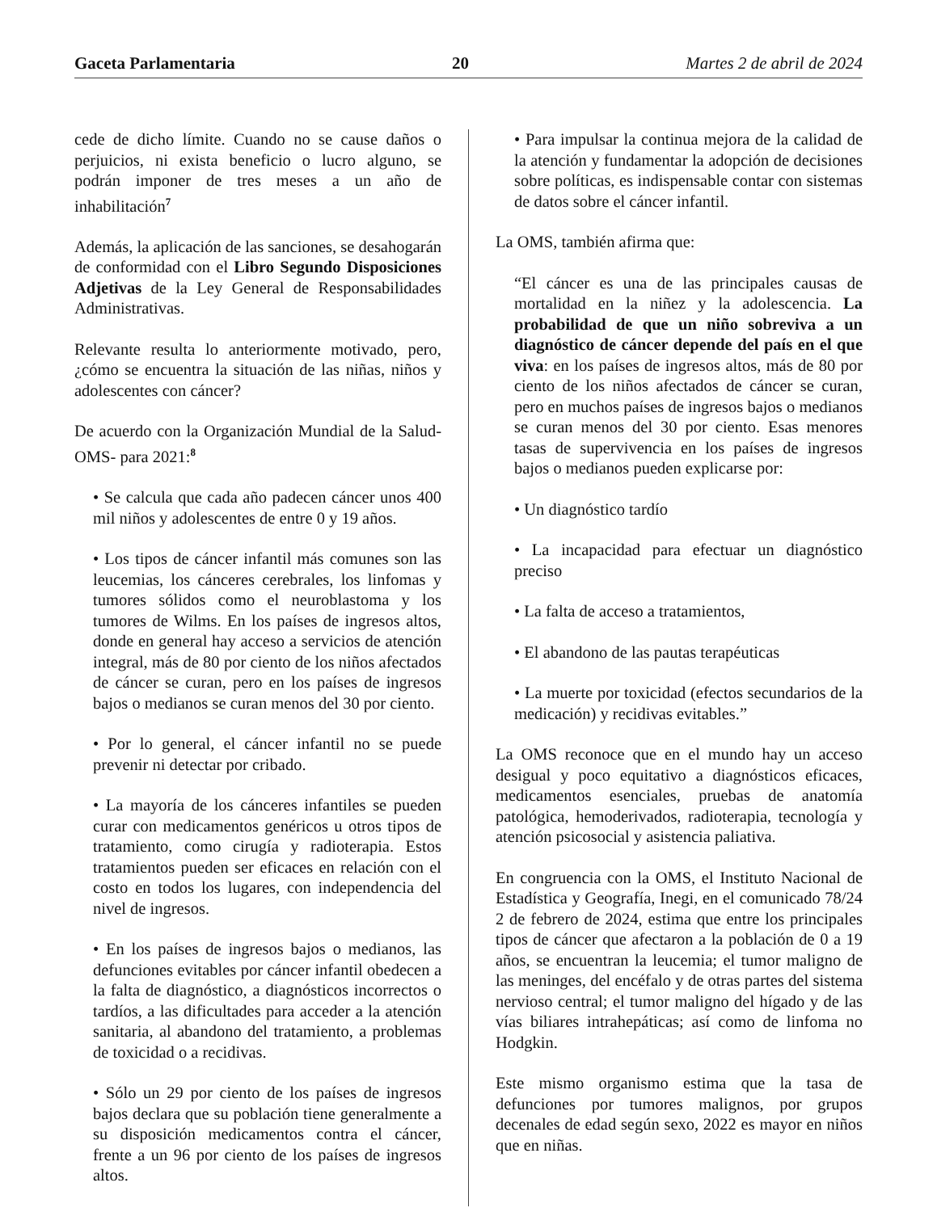Gaceta Parlamentaria 20 Martes 2 de abril de 2024
cede de dicho límite. Cuando no se cause daños o perjuicios, ni exista beneficio o lucro alguno, se podrán imponer de tres meses a un año de inhabilitación<sup>7</sup>
Además, la aplicación de las sanciones, se desahogarán de conformidad con el Libro Segundo Disposiciones Adjetivas de la Ley General de Responsabilidades Administrativas.
Relevante resulta lo anteriormente motivado, pero, ¿cómo se encuentra la situación de las niñas, niños y adolescentes con cáncer?
De acuerdo con la Organización Mundial de la Salud-OMS- para 2021:<sup>8</sup>
• Se calcula que cada año padecen cáncer unos 400 mil niños y adolescentes de entre 0 y 19 años.
• Los tipos de cáncer infantil más comunes son las leucemias, los cánceres cerebrales, los linfomas y tumores sólidos como el neuroblastoma y los tumores de Wilms. En los países de ingresos altos, donde en general hay acceso a servicios de atención integral, más de 80 por ciento de los niños afectados de cáncer se curan, pero en los países de ingresos bajos o medianos se curan menos del 30 por ciento.
• Por lo general, el cáncer infantil no se puede prevenir ni detectar por cribado.
• La mayoría de los cánceres infantiles se pueden curar con medicamentos genéricos u otros tipos de tratamiento, como cirugía y radioterapia. Estos tratamientos pueden ser eficaces en relación con el costo en todos los lugares, con independencia del nivel de ingresos.
• En los países de ingresos bajos o medianos, las defunciones evitables por cáncer infantil obedecen a la falta de diagnóstico, a diagnósticos incorrectos o tardíos, a las dificultades para acceder a la atención sanitaria, al abandono del tratamiento, a problemas de toxicidad o a recidivas.
• Sólo un 29 por ciento de los países de ingresos bajos declara que su población tiene generalmente a su disposición medicamentos contra el cáncer, frente a un 96 por ciento de los países de ingresos altos.
• Para impulsar la continua mejora de la calidad de la atención y fundamentar la adopción de decisiones sobre políticas, es indispensable contar con sistemas de datos sobre el cáncer infantil.
La OMS, también afirma que:
“El cáncer es una de las principales causas de mortalidad en la niñez y la adolescencia. La probabilidad de que un niño sobreviva a un diagnóstico de cáncer depende del país en el que viva: en los países de ingresos altos, más de 80 por ciento de los niños afectados de cáncer se curan, pero en muchos países de ingresos bajos o medianos se curan menos del 30 por ciento. Esas menores tasas de supervivencia en los países de ingresos bajos o medianos pueden explicarse por:
• Un diagnóstico tardío
• La incapacidad para efectuar un diagnóstico preciso
• La falta de acceso a tratamientos,
• El abandono de las pautas terapéuticas
• La muerte por toxicidad (efectos secundarios de la medicación) y recidivas evitables.”
La OMS reconoce que en el mundo hay un acceso desigual y poco equitativo a diagnósticos eficaces, medicamentos esenciales, pruebas de anatomía patológica, hemoderivados, radioterapia, tecnología y atención psicosocial y asistencia paliativa.
En congruencia con la OMS, el Instituto Nacional de Estadística y Geografía, Inegi, en el comunicado 78/24 2 de febrero de 2024, estima que entre los principales tipos de cáncer que afectaron a la población de 0 a 19 años, se encuentran la leucemia; el tumor maligno de las meninges, del encéfalo y de otras partes del sistema nervioso central; el tumor maligno del hígado y de las vías biliares intrahepáticas; así como de linfoma no Hodgkin.
Este mismo organismo estima que la tasa de defunciones por tumores malignos, por grupos decenales de edad según sexo, 2022 es mayor en niños que en niñas.